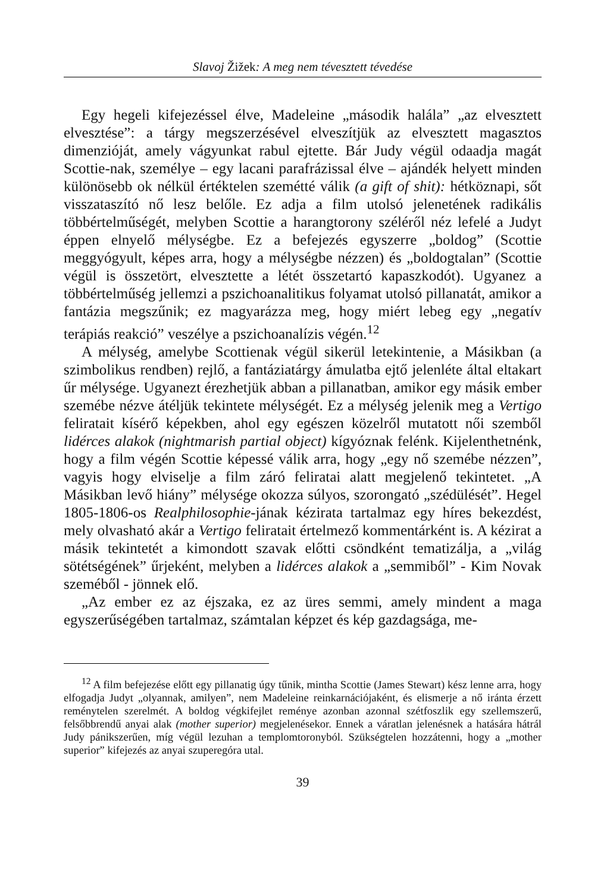Slavoj Žižek: A meg nem tévesztett tévedése
Egy hegeli kifejezéssel élve, Madeleine „második halála” „az elvesztett elvesztése”: a tárgy megszerzésével elveszítjük az elvesztett magasztos dimenzióját, amely vágyunkat rabul ejtette. Bár Judy végül odaadja magát Scottie-nak, személye – egy lacani parafrázissal élve – ajándék helyett minden különösebb ok nélkül értéktelen szemétté válik (a gift of shit): hétköznapi, sőt visszataszító nő lesz belőle. Ez adja a film utolsó jelenetének radikális többértelműségét, melyben Scottie a harangtorony széléről néz lefelé a Judyt éppen elnyelő mélységbe. Ez a befejezés egyszerre „boldog” (Scottie meggyógyult, képes arra, hogy a mélységbe nézzen) és „boldogtalan” (Scottie végül is összetört, elvesztette a létét összetartó kapaszkodót). Ugyanez a többértelműség jellemzi a pszichoanalitikus folyamat utolsó pillanatát, amikor a fantázia megszűnik; ez magyarázza meg, hogy miért lebeg egy „negatív terápiás reakció” veszélye a pszichoanalízis végén.<sup>12</sup>
A mélység, amelybe Scottienak végül sikerül letekintenie, a Másikban (a szimbolikus rendben) rejlő, a fantáziatárgy ámulatba ejtő jelenléte által eltakart űr mélysége. Ugyanezt érezhetjük abban a pillanatban, amikor egy másik ember szemébe nézve átéljük tekintete mélységét. Ez a mélység jelenik meg a Vertigo feliratait kísérő képekben, ahol egy egészen közelről mutatott női szemből lidérces alakok (nightmarish partial object) kígyóznak felénk. Kijelenthetnénk, hogy a film végén Scottie képessé válik arra, hogy „egy nő szemébe nézzen”, vagyis hogy elviselje a film záró feliratai alatt megjelenő tekintetet. „A Másikban levő hiány” mélysége okozza súlyos, szorongató „szédülését”. Hegel 1805-1806-os Realphilosophie-jának kézirata tartalmaz egy híres bekezdést, mely olvasható akár a Vertigo feliratait értelmező kommentárként is. A kézirat a másik tekintetét a kimondott szavak előtti csöndként tematizálja, a „világ sötétségének” űrjeként, melyben a lidérces alakok a „semmiből” - Kim Novak szeméből - jönnek elő.
„Az ember ez az éjszaka, ez az üres semmi, amely mindent a maga egyszerűségében tartalmaz, számtalan képzet és kép gazdagsága, me-
<sup>12</sup> A film befejezése előtt egy pillanatig úgy tűnik, mintha Scottie (James Stewart) kész lenne arra, hogy elfogadja Judyt „olyannak, amilyen”, nem Madeleine reinkarnációjaként, és elismerje a nő iránta érzett reménytelen szerelmét. A boldog végkifejlet reménye azonban azonnal szétfoszlik egy szellemszerű, felsőbbrendű anyai alak (mother superior) megjelenésekor. Ennek a váratlan jelenésnek a hatására hátrál Judy pánikszerűen, míg végül lezuhan a templomtoronyból. Szükségtelen hozzátenni, hogy a „mother superior” kifejezés az anyai szuperegóra utal.
39